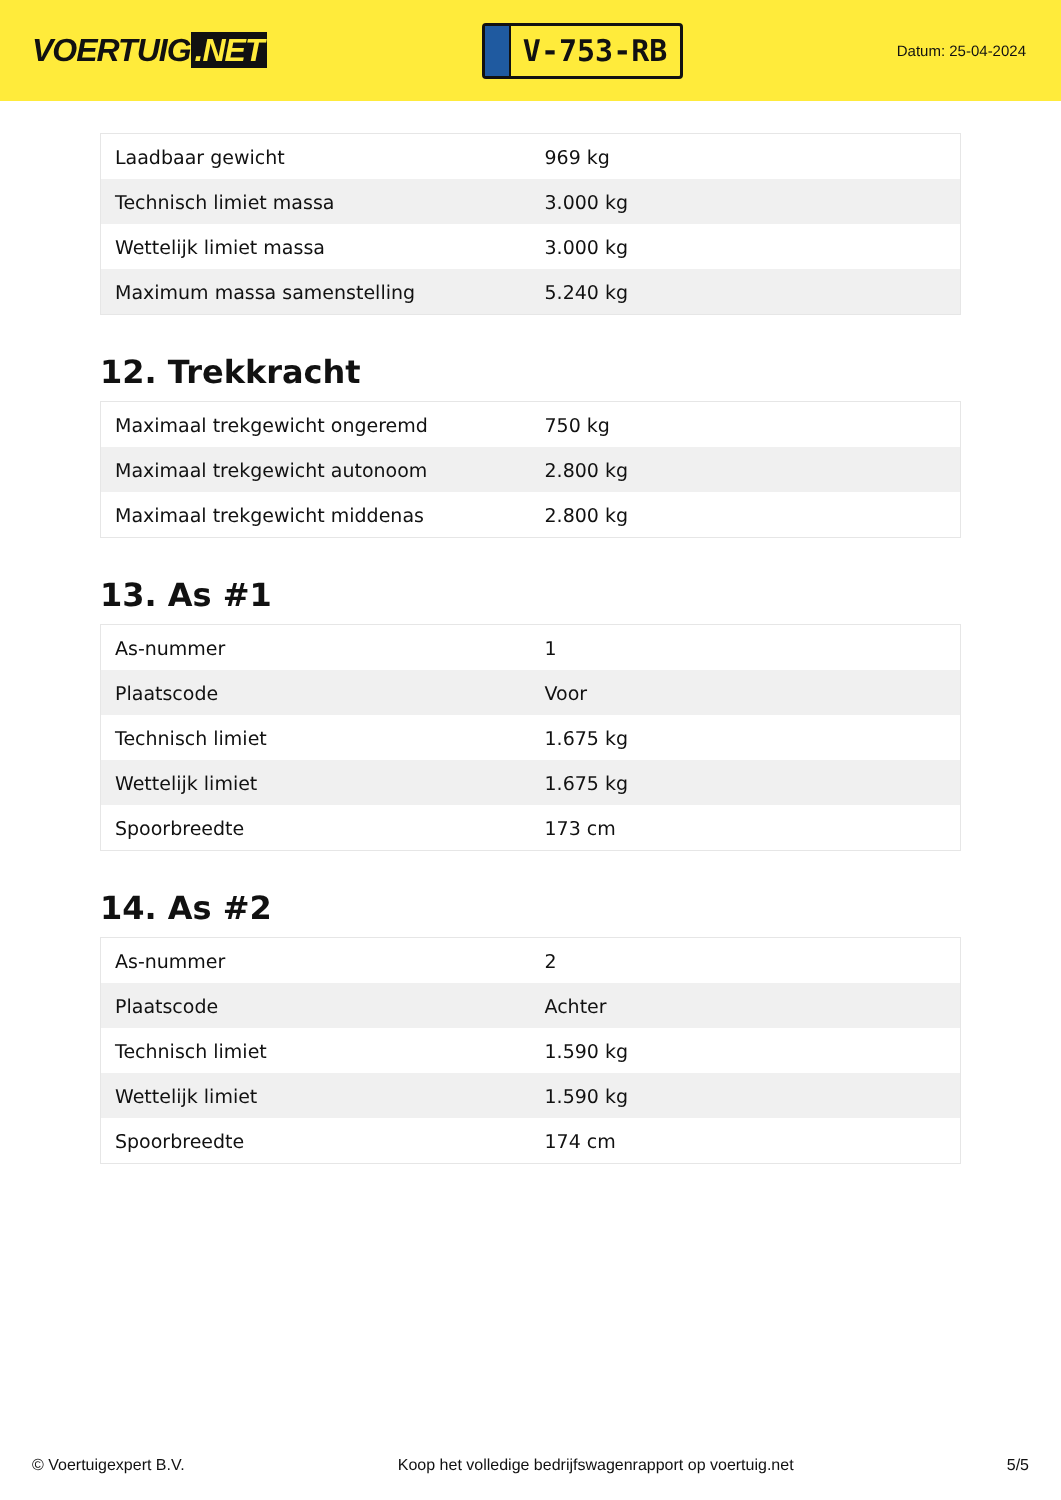VOERTUIG.NET
V-753-RB
Datum: 25-04-2024
| Laadbaar gewicht | 969 kg |
| Technisch limiet massa | 3.000 kg |
| Wettelijk limiet massa | 3.000 kg |
| Maximum massa samenstelling | 5.240 kg |
12. Trekkracht
| Maximaal trekgewicht ongeremd | 750 kg |
| Maximaal trekgewicht autonoom | 2.800 kg |
| Maximaal trekgewicht middenas | 2.800 kg |
13. As #1
| As-nummer | 1 |
| Plaatscode | Voor |
| Technisch limiet | 1.675 kg |
| Wettelijk limiet | 1.675 kg |
| Spoorbreedte | 173 cm |
14. As #2
| As-nummer | 2 |
| Plaatscode | Achter |
| Technisch limiet | 1.590 kg |
| Wettelijk limiet | 1.590 kg |
| Spoorbreedte | 174 cm |
© Voertuigexpert B.V. Koop het volledige bedrijfswagenrapport op voertuig.net 5/5